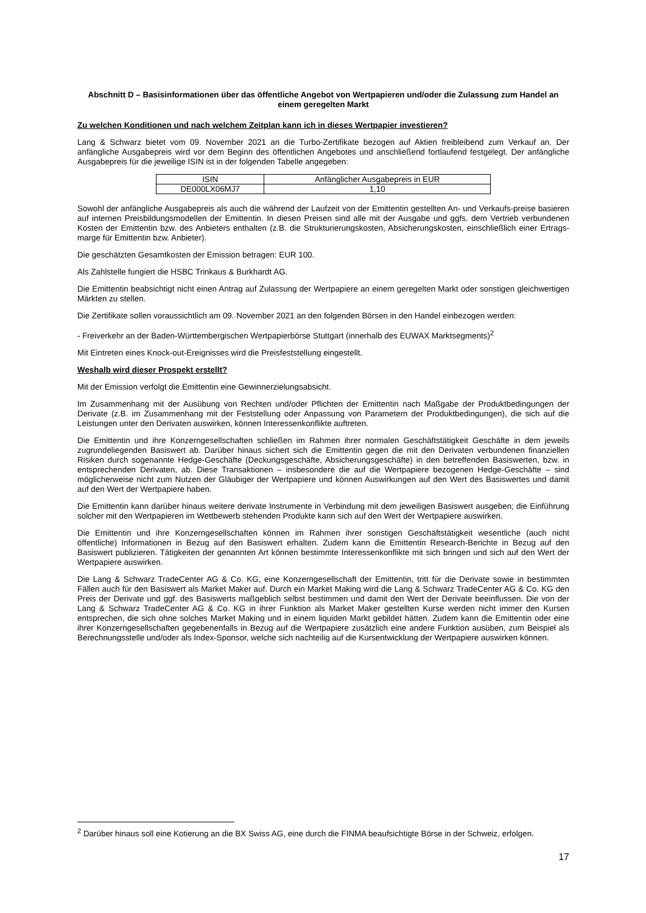Abschnitt D – Basisinformationen über das öffentliche Angebot von Wertpapieren und/oder die Zulassung zum Handel an einem geregelten Markt
Zu welchen Konditionen und nach welchem Zeitplan kann ich in dieses Wertpapier investieren?
Lang & Schwarz bietet vom 09. November 2021 an die Turbo-Zertifikate bezogen auf Aktien freibleibend zum Verkauf an. Der anfängliche Ausgabepreis wird vor dem Beginn des öffentlichen Angebotes und anschließend fortlaufend festgelegt. Der anfängliche Ausgabepreis für die jeweilige ISIN ist in der folgenden Tabelle angegeben:
| ISIN | Anfänglicher Ausgabepreis in EUR |
| DE000LX06MJ7 | 1,10 |
Sowohl der anfängliche Ausgabepreis als auch die während der Laufzeit von der Emittentin gestellten An- und Verkaufs-preise basieren auf internen Preisbildungsmodellen der Emittentin. In diesen Preisen sind alle mit der Ausgabe und ggfs. dem Vertrieb verbundenen Kosten der Emittentin bzw. des Anbieters enthalten (z.B. die Strukturierungskosten, Absicherungskosten, einschließlich einer Ertrags-marge für Emittentin bzw. Anbieter).
Die geschätzten Gesamtkosten der Emission betragen: EUR 100.
Als Zahlstelle fungiert die HSBC Trinkaus & Burkhardt AG.
Die Emittentin beabsichtigt nicht einen Antrag auf Zulassung der Wertpapiere an einem geregelten Markt oder sonstigen gleichwertigen Märkten zu stellen.
Die Zertifikate sollen voraussichtlich am 09. November 2021 an den folgenden Börsen in den Handel einbezogen werden:
- Freiverkehr an der Baden-Württembergischen Wertpapierbörse Stuttgart (innerhalb des EUWAX Marktsegments)<sup>2</sup>
Mit Eintreten eines Knock-out-Ereignisses wird die Preisfeststellung eingestellt.
Weshalb wird dieser Prospekt erstellt?
Mit der Emission verfolgt die Emittentin eine Gewinnerzielungsabsicht.
Im Zusammenhang mit der Ausübung von Rechten und/oder Pflichten der Emittentin nach Maßgabe der Produktbedingungen der Derivate (z.B. im Zusammenhang mit der Feststellung oder Anpassung von Parametern der Produktbedingungen), die sich auf die Leistungen unter den Derivaten auswirken, können Interessenkonflikte auftreten.
Die Emittentin und ihre Konzerngesellschaften schließen im Rahmen ihrer normalen Geschäftstätigkeit Geschäfte in dem jeweils zugrundeliegenden Basiswert ab. Darüber hinaus sichert sich die Emittentin gegen die mit den Derivaten verbundenen finanziellen Risiken durch sogenannte Hedge-Geschäfte (Deckungsgeschäfte, Absicherungsgeschäfte) in den betreffenden Basiswerten, bzw. in entsprechenden Derivaten, ab. Diese Transaktionen – insbesondere die auf die Wertpapiere bezogenen Hedge-Geschäfte – sind möglicherweise nicht zum Nutzen der Gläubiger der Wertpapiere und können Auswirkungen auf den Wert des Basiswertes und damit auf den Wert der Wertpapiere haben.
Die Emittentin kann darüber hinaus weitere derivate Instrumente in Verbindung mit dem jeweiligen Basiswert ausgeben; die Einführung solcher mit den Wertpapieren im Wettbewerb stehenden Produkte kann sich auf den Wert der Wertpapiere auswirken.
Die Emittentin und ihre Konzerngesellschaften können im Rahmen ihrer sonstigen Geschäftstätigkeit wesentliche (auch nicht öffentliche) Informationen in Bezug auf den Basiswert erhalten. Zudem kann die Emittentin Research-Berichte in Bezug auf den Basiswert publizieren. Tätigkeiten der genannten Art können bestimmte Interessenkonflikte mit sich bringen und sich auf den Wert der Wertpapiere auswirken.
Die Lang & Schwarz TradeCenter AG & Co. KG, eine Konzerngesellschaft der Emittentin, tritt für die Derivate sowie in bestimmten Fällen auch für den Basiswert als Market Maker auf. Durch ein Market Making wird die Lang & Schwarz TradeCenter AG & Co. KG den Preis der Derivate und ggf. des Basiswerts maßgeblich selbst bestimmen und damit den Wert der Derivate beeinflussen. Die von der Lang & Schwarz TradeCenter AG & Co. KG in ihrer Funktion als Market Maker gestellten Kurse werden nicht immer den Kursen entsprechen, die sich ohne solches Market Making und in einem liquiden Markt gebildet hätten. Zudem kann die Emittentin oder eine ihrer Konzerngesellschaften gegebenenfalls in Bezug auf die Wertpapiere zusätzlich eine andere Funktion ausüben, zum Beispiel als Berechnungsstelle und/oder als Index-Sponsor, welche sich nachteilig auf die Kursentwicklung der Wertpapiere auswirken können.
<sup>2</sup> Darüber hinaus soll eine Kotierung an die BX Swiss AG, eine durch die FINMA beaufsichtigte Börse in der Schweiz, erfolgen.
17